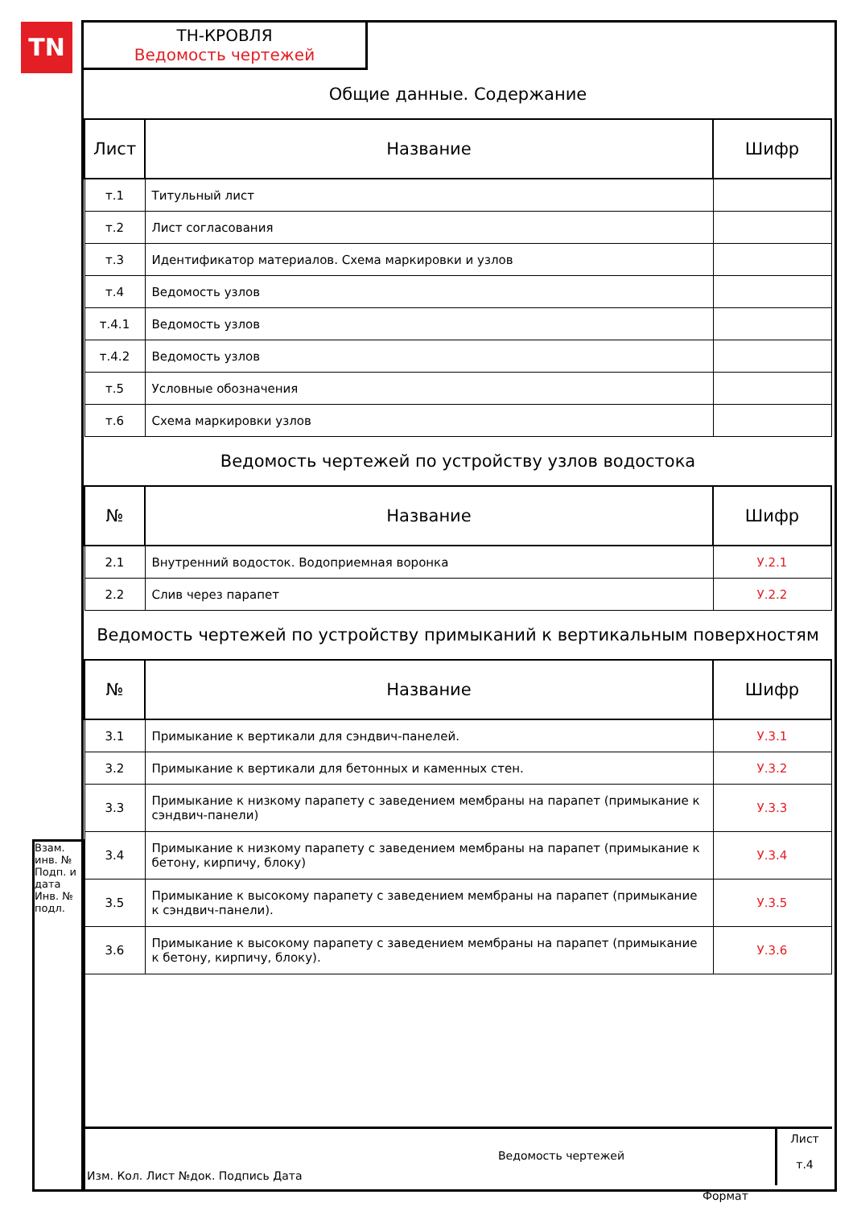TN
ТН-КРОВЛЯ
Ведомость чертежей
Общие данные. Содержание
| Лист | Название | Шифр |
| --- | --- | --- |
| т.1 | Титульный лист | |
| т.2 | Лист согласования | |
| т.3 | Идентификатор материалов. Схема маркировки и узлов | |
| т.4 | Ведомость узлов | |
| т.4.1 | Ведомость узлов | |
| т.4.2 | Ведомость узлов | |
| т.5 | Условные обозначения | |
| т.6 | Схема маркировки узлов | |
Ведомость чертежей по устройству узлов водостока
| № | Название | Шифр |
| --- | --- | --- |
| 2.1 | Внутренний водосток. Водоприемная воронка | У.2.1 |
| 2.2 | Слив через парапет | У.2.2 |
Ведомость чертежей по устройству примыканий к вертикальным поверхностям
| № | Название | Шифр |
| --- | --- | --- |
| 3.1 | Примыкание к вертикали для сэндвич-панелей. | У.3.1 |
| 3.2 | Примыкание к вертикали для бетонных и каменных стен. | У.3.2 |
| 3.3 | Примыкание к низкому парапету с заведением мембраны на парапет (примыкание к сэндвич-панели) | У.3.3 |
| 3.4 | Примыкание к низкому парапету с заведением мембраны на парапет (примыкание к бетону, кирпичу, блоку) | У.3.4 |
| 3.5 | Примыкание к высокому парапету с заведением мембраны на парапет (примыкание к сэндвич-панели). | У.3.5 |
| 3.6 | Примыкание к высокому парапету с заведением мембраны на парапет (примыкание к бетону, кирпичу, блоку). | У.3.6 |
Взам. инв. № Подп. и дата Инв. № подл.
Изм. Кол. Лист №док. Подпись Дата
Ведомость чертежей
Лист
т.4
Формат